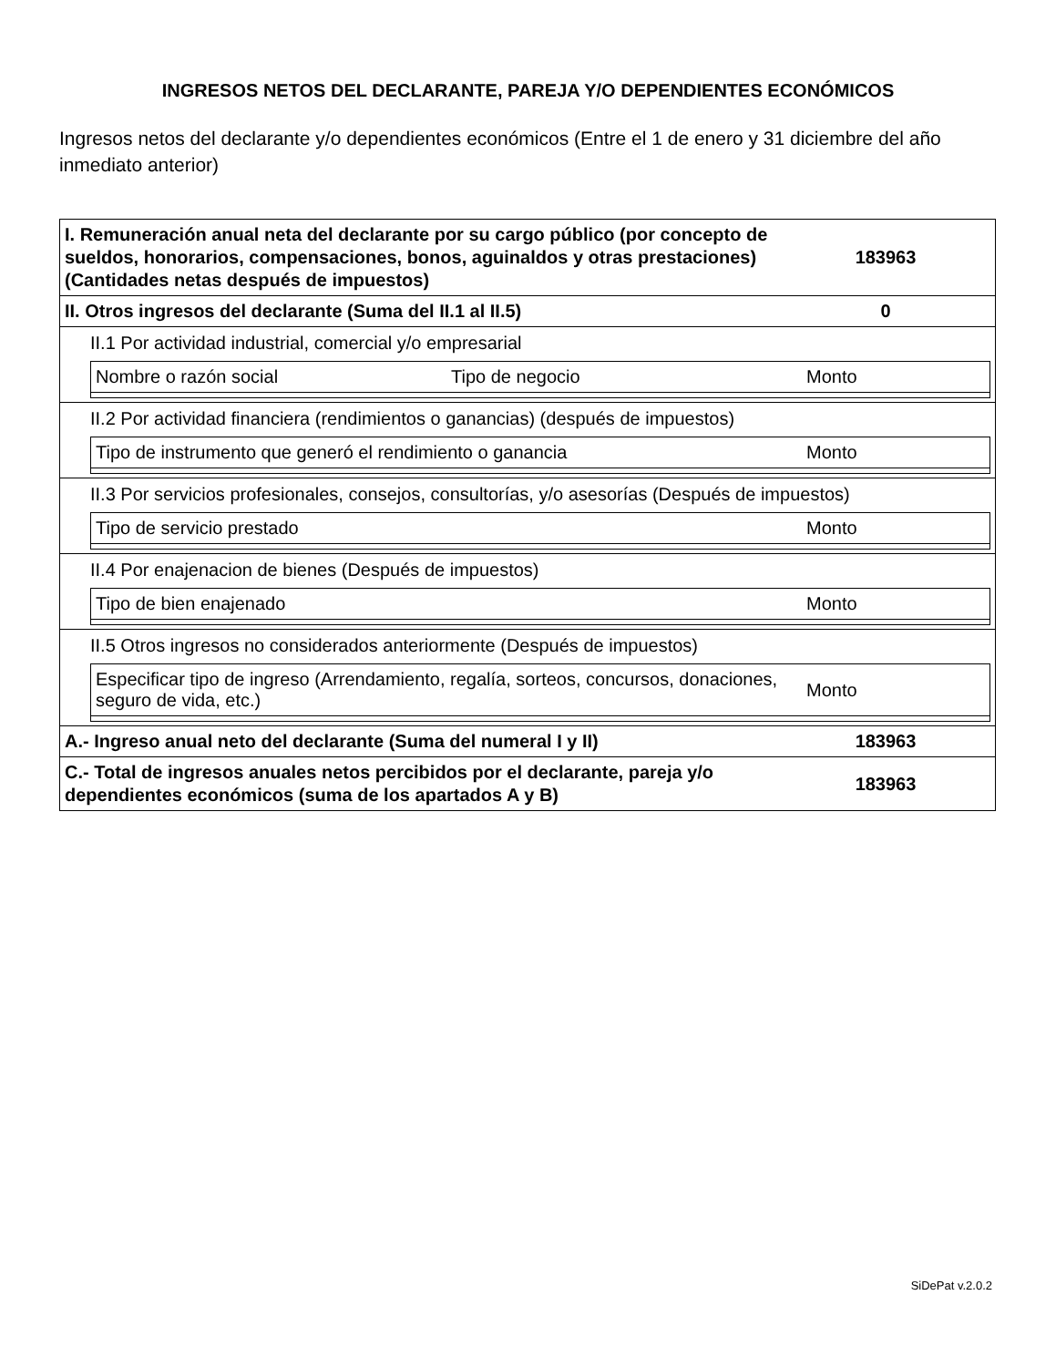INGRESOS NETOS DEL DECLARANTE, PAREJA Y/O DEPENDIENTES ECONÓMICOS
Ingresos netos del declarante y/o dependientes económicos (Entre el 1 de enero y 31 diciembre del año inmediato anterior)
I. Remuneración anual neta del declarante por su cargo público (por concepto de sueldos, honorarios, compensaciones, bonos, aguinaldos y otras prestaciones) (Cantidades netas después de impuestos)
183963
II. Otros ingresos del declarante (Suma del II.1 al II.5)
0
II.1 Por actividad industrial, comercial y/o empresarial
Nombre o razón social Tipo de negocio Monto
II.2 Por actividad financiera (rendimientos o ganancias) (después de impuestos)
Tipo de instrumento que generó el rendimiento o ganancia Monto
II.3 Por servicios profesionales, consejos, consultorías, y/o asesorías (Después de impuestos)
Tipo de servicio prestado Monto
II.4 Por enajenacion de bienes (Después de impuestos)
Tipo de bien enajenado Monto
II.5 Otros ingresos no considerados anteriormente (Después de impuestos)
Especificar tipo de ingreso (Arrendamiento, regalía, sorteos, concursos, donaciones, seguro de vida, etc.) Monto
A.- Ingreso anual neto del declarante (Suma del numeral I y II)
183963
C.- Total de ingresos anuales netos percibidos por el declarante, pareja y/o dependientes económicos (suma de los apartados A y B)
183963
SiDePat v.2.0.2